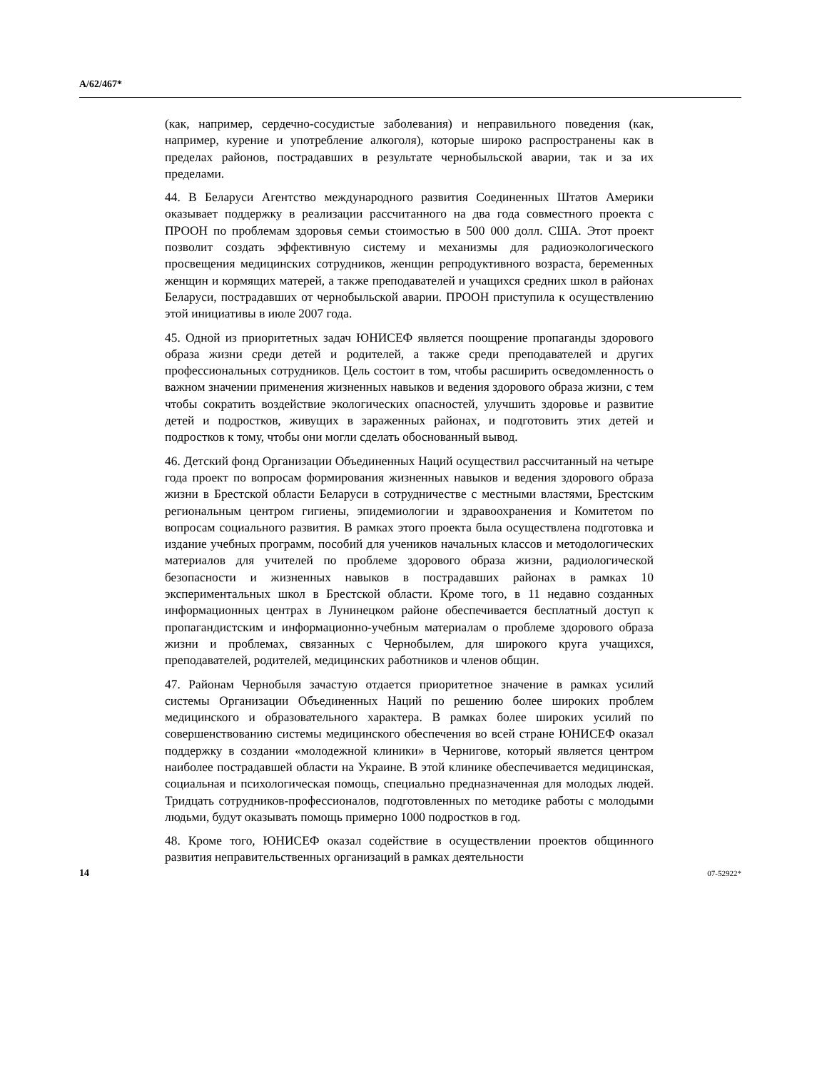A/62/467*
(как, например, сердечно-сосудистые заболевания) и неправильного поведения (как, например, курение и употребление алкоголя), которые широко распространены как в пределах районов, пострадавших в результате чернобыльской аварии, так и за их пределами.
44. В Беларуси Агентство международного развития Соединенных Штатов Америки оказывает поддержку в реализации рассчитанного на два года совместного проекта с ПРООН по проблемам здоровья семьи стоимостью в 500 000 долл. США. Этот проект позволит создать эффективную систему и механизмы для радиоэкологического просвещения медицинских сотрудников, женщин репродуктивного возраста, беременных женщин и кормящих матерей, а также преподавателей и учащихся средних школ в районах Беларуси, пострадавших от чернобыльской аварии. ПРООН приступила к осуществлению этой инициативы в июле 2007 года.
45. Одной из приоритетных задач ЮНИСЕФ является поощрение пропаганды здорового образа жизни среди детей и родителей, а также среди преподавателей и других профессиональных сотрудников. Цель состоит в том, чтобы расширить осведомленность о важном значении применения жизненных навыков и ведения здорового образа жизни, с тем чтобы сократить воздействие экологических опасностей, улучшить здоровье и развитие детей и подростков, живущих в зараженных районах, и подготовить этих детей и подростков к тому, чтобы они могли сделать обоснованный вывод.
46. Детский фонд Организации Объединенных Наций осуществил рассчитанный на четыре года проект по вопросам формирования жизненных навыков и ведения здорового образа жизни в Брестской области Беларуси в сотрудничестве с местными властями, Брестским региональным центром гигиены, эпидемиологии и здравоохранения и Комитетом по вопросам социального развития. В рамках этого проекта была осуществлена подготовка и издание учебных программ, пособий для учеников начальных классов и методологических материалов для учителей по проблеме здорового образа жизни, радиологической безопасности и жизненных навыков в пострадавших районах в рамках 10 экспериментальных школ в Брестской области. Кроме того, в 11 недавно созданных информационных центрах в Лунинецком районе обеспечивается бесплатный доступ к пропагандистским и информационно-учебным материалам о проблеме здорового образа жизни и проблемах, связанных с Чернобылем, для широкого круга учащихся, преподавателей, родителей, медицинских работников и членов общин.
47. Районам Чернобыля зачастую отдается приоритетное значение в рамках усилий системы Организации Объединенных Наций по решению более широких проблем медицинского и образовательного характера. В рамках более широких усилий по совершенствованию системы медицинского обеспечения во всей стране ЮНИСЕФ оказал поддержку в создании «молодежной клиники» в Чернигове, который является центром наиболее пострадавшей области на Украине. В этой клинике обеспечивается медицинская, социальная и психологическая помощь, специально предназначенная для молодых людей. Тридцать сотрудников-профессионалов, подготовленных по методике работы с молодыми людьми, будут оказывать помощь примерно 1000 подростков в год.
48. Кроме того, ЮНИСЕФ оказал содействие в осуществлении проектов общинного развития неправительственных организаций в рамках деятельности
14 07-52922*